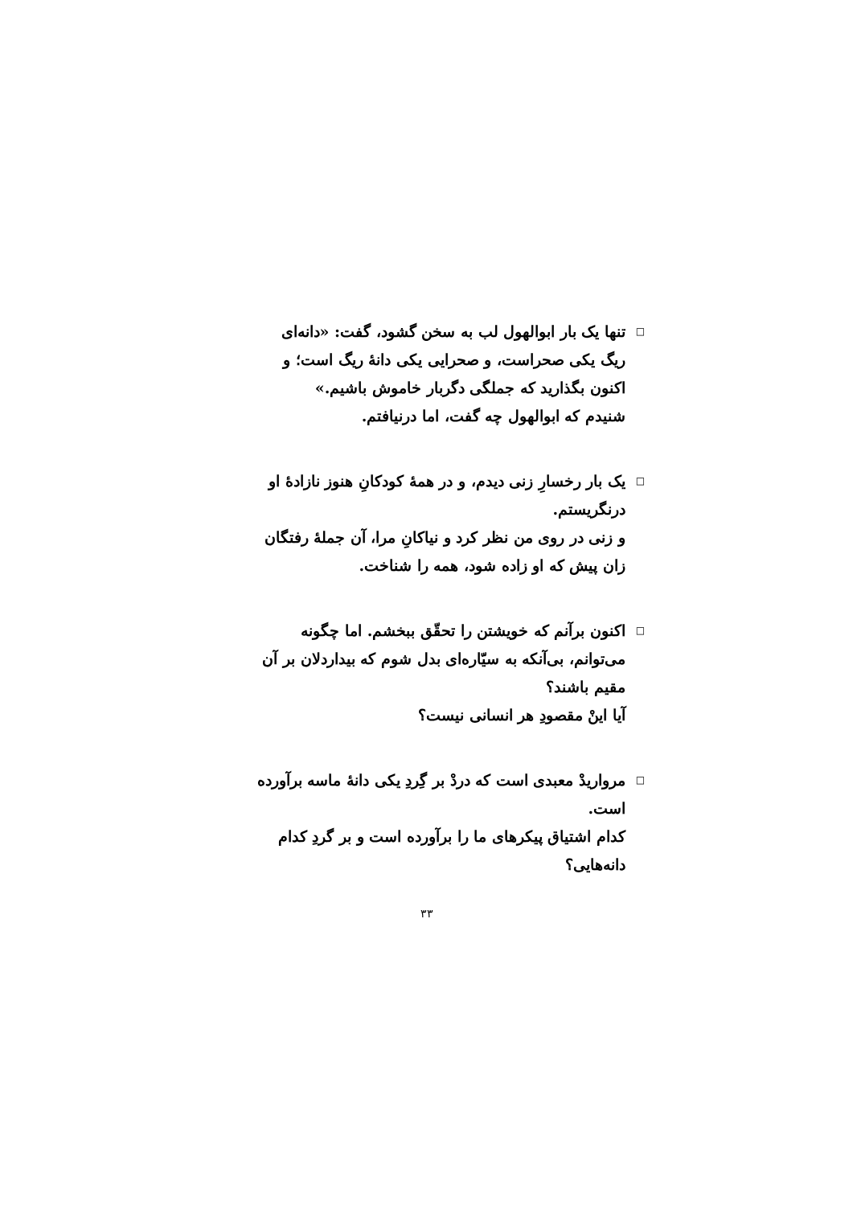□ تنها یک بار ابوالهول لب به سخن گشود، گفت: «دانه‌ای ریگ یکی صحراست، و صحرایی یکی دانهٔ ریگ است؛ و اکنون بگذارید که جملگی دگربار خاموش باشیم.»
شنیدم که ابوالهول چه گفت، اما درنیافتم.
□ یک بار رخسارِ زنی دیدم، و در همهٔ کودکانِ هنوز نازادهٔ او درنگریستم.
و زنی در روی من نظر کرد و نیاکانِ مرا، آن جملهٔ رفتگان زان پیش که او زاده شود، همه را شناخت.
□ اکنون برآنم که خویشتن را تحقّق ببخشم. اما چگونه می‌توانم، بی‌آنکه به سیّاره‌ای بدل شوم که بیداردلان بر آن مقیم باشند؟
آیا اینْ مقصودِ هر انسانی نیست؟
□ مرواریدْ معبدی است که دردْ بر گِردِ یکی دانهٔ ماسه برآورده است.
کدام اشتیاق پیکرهای ما را برآورده است و بر گردِ کدام دانه‌هایی؟
۳۳